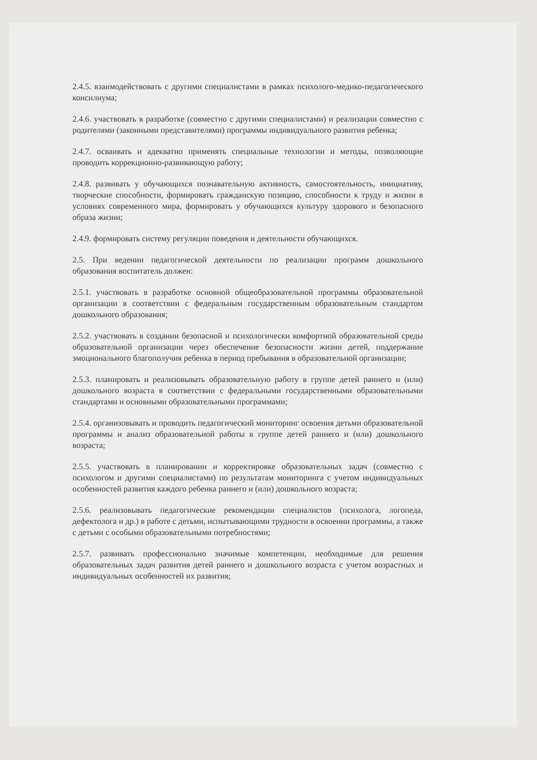2.4.5. взаимодействовать с другими специалистами в рамках психолого-медико-педагогического консилиума;
2.4.6. участвовать в разработке (совместно с другими специалистами) и реализации совместно с родителями (законными представителями) программы индивидуального развития ребенка;
2.4.7. осваивать и адекватно применять специальные технологии и методы, позволяющие проводить коррекционно-развивающую работу;
2.4.8. развивать у обучающихся познавательную активность, самостоятельность, инициативу, творческие способности, формировать гражданскую позицию, способности к труду и жизни в условиях современного мира, формировать у обучающихся культуру здорового и безопасного образа жизни;
2.4.9. формировать систему регуляции поведения и деятельности обучающихся.
2.5. При ведении педагогической деятельности по реализации программ дошкольного образования воспитатель должен:
2.5.1. участвовать в разработке основной общеобразовательной программы образовательной организации в соответствии с федеральным государственным образовательным стандартом дошкольного образования;
2.5.2. участвовать в создании безопасной и психологически комфортной образовательной среды образовательной организации через обеспечение безопасности жизни детей, поддержание эмоционального благополучия ребенка в период пребывания в образовательной организации;
2.5.3. планировать и реализовывать образовательную работу в группе детей раннего и (или) дошкольного возраста в соответствии с федеральными государственными образовательными стандартами и основными образовательными программами;
2.5.4. организовывать и проводить педагогический мониторинг освоения детьми образовательной программы и анализ образовательной работы в группе детей раннего и (или) дошкольного возраста;
2.5.5. участвовать в планировании и корректировке образовательных задач (совместно с психологом и другими специалистами) по результатам мониторинга с учетом индивидуальных особенностей развития каждого ребенка раннего и (или) дошкольного возраста;
2.5.6. реализовывать педагогические рекомендации специалистов (психолога, логопеда, дефектолога и др.) в работе с детьми, испытывающими трудности в освоении программы, а также с детьми с особыми образовательными потребностями;
2.5.7. развивать профессионально значимые компетенции, необходимые для решения образовательных задач развития детей раннего и дошкольного возраста с учетом возрастных и индивидуальных особенностей их развития;